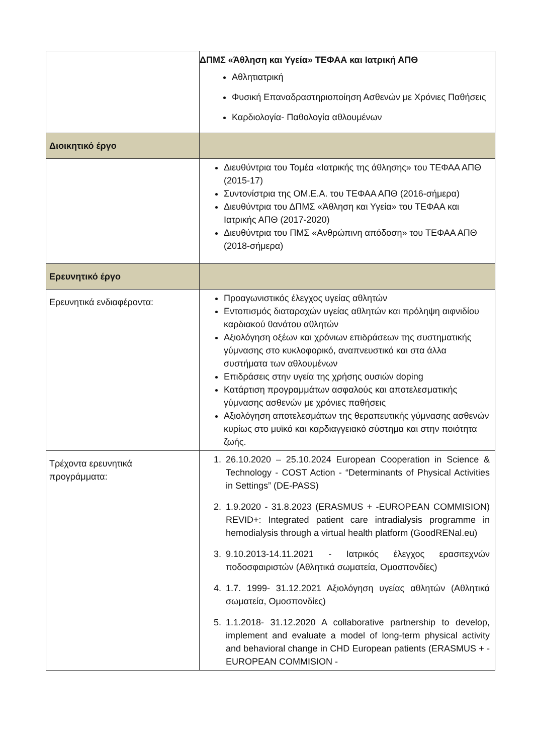| | ΔΠΜΣ «Άθληση και Υγεία» ΤΕΦΑΑ και Ιατρική ΑΠΘ Αθλητιατρική Φυσική Επαναδραστηριοποίηση Ασθενών με Χρόνιες Παθήσεις Καρδιολογία- Παθολογία αθλουμένων |
| Διοικητικό έργο | |
| | Διευθύντρια του Τομέα «Ιατρικής της άθλησης» του ΤΕΦΑΑ ΑΠΘ (2015-17) Συντονίστρια της ΟΜ.Ε.Α. του ΤΕΦΑΑ ΑΠΘ (2016-σήμερα) Διευθύντρια του ΔΠΜΣ «Άθληση και Υγεία» του ΤΕΦΑΑ και Ιατρικής ΑΠΘ (2017-2020) Διευθύντρια του ΠΜΣ «Ανθρώπινη απόδοση» του ΤΕΦΑΑ ΑΠΘ (2018-σήμερα) |
| Ερευνητικό έργο | |
| Ερευνητικά ενδιαφέροντα: | Προαγωνιστικός έλεγχος υγείας αθλητών Εντοπισμός διαταραχών υγείας αθλητών και πρόληψη αιφνιδίου καρδιακού θανάτου αθλητών Αξιολόγηση οξέων και χρόνιων επιδράσεων της συστηματικής γύμνασης στο κυκλοφορικό, αναπνευστικό και στα άλλα συστήματα των αθλουμένων Επιδράσεις στην υγεία της χρήσης ουσιών doping Κατάρτιση προγραμμάτων ασφαλούς και αποτελεσματικής γύμνασης ασθενών με χρόνιες παθήσεις Αξιολόγηση αποτελεσμάτων της θεραπευτικής γύμνασης ασθενών κυρίως στο μυϊκό και καρδιαγγειακό σύστημα και στην ποιότητα ζωής. |
| Τρέχοντα ερευνητικά προγράμματα: | 1. 26.10.2020 – 25.10.2024 European Cooperation in Science & Technology - COST Action - “Determinants of Physical Activities in Settings” (DE-PASS) 2. 1.9.2020 - 31.8.2023 (ERASMUS + -EUROPEAN COMMISION) REVID+: Integrated patient care intradialysis programme in hemodialysis through a virtual health platform (GoodRENal.eu) 3. 9.10.2013-14.11.2021 - Ιατρικός έλεγχος ερασιτεχνών ποδοσφαιριστών (Αθλητικά σωματεία, Ομοσπονδίες) 4. 1.7. 1999- 31.12.2021 Αξιολόγηση υγείας αθλητών (Αθλητικά σωματεία, Ομοσπονδίες) 5. 1.1.2018- 31.12.2020 A collaborative partnership to develop, implement and evaluate a model of long-term physical activity and behavioral change in CHD European patients (ERASMUS + - EUROPEAN COMMISION - |